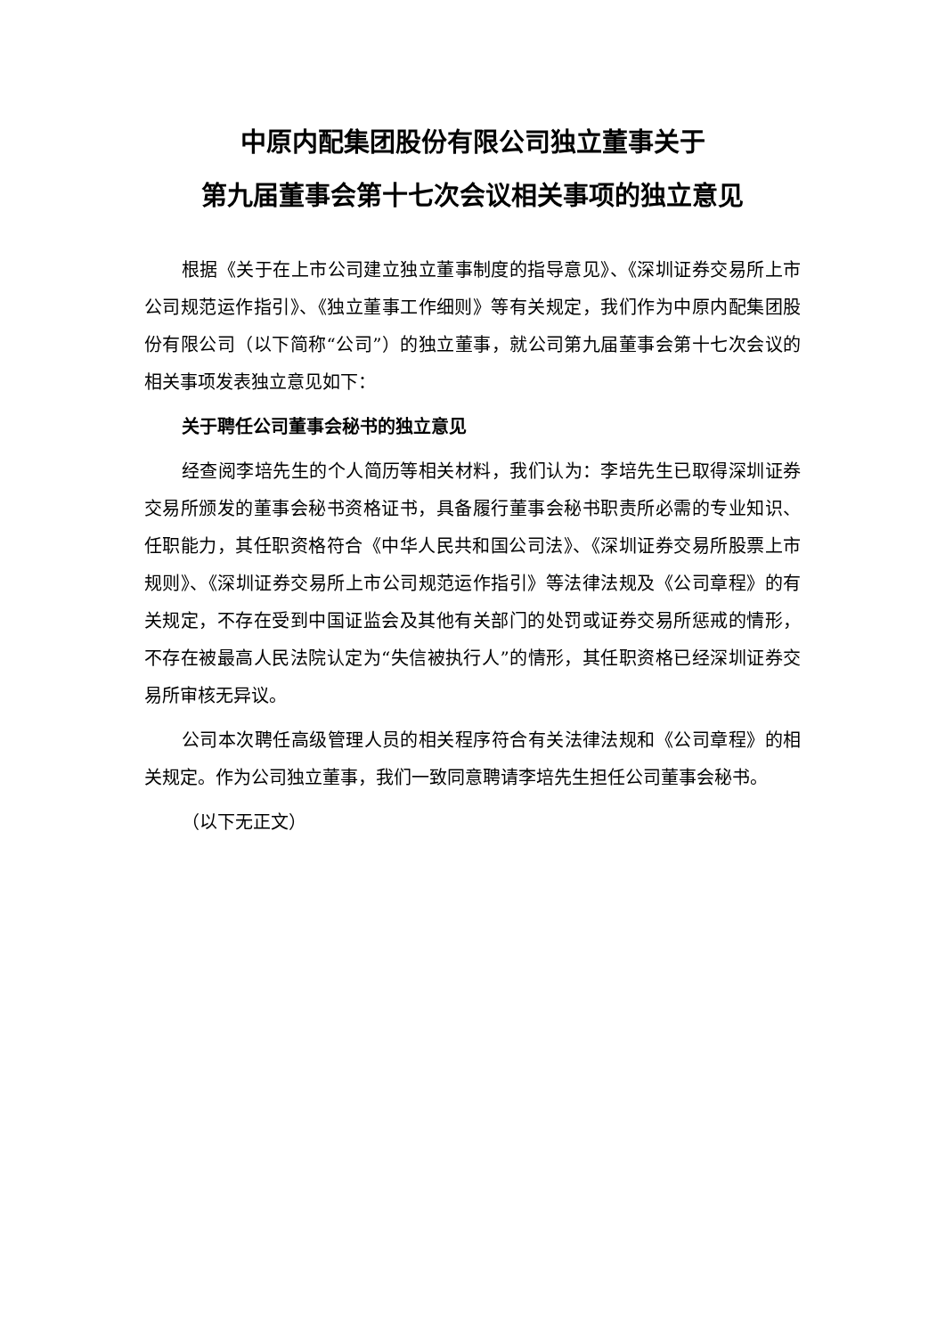中原内配集团股份有限公司独立董事关于
第九届董事会第十七次会议相关事项的独立意见
根据《关于在上市公司建立独立董事制度的指导意见》、《深圳证券交易所上市公司规范运作指引》、《独立董事工作细则》等有关规定，我们作为中原内配集团股份有限公司（以下简称“公司”）的独立董事，就公司第九届董事会第十七次会议的相关事项发表独立意见如下：
关于聘任公司董事会秘书的独立意见
经查阅李培先生的个人简历等相关材料，我们认为：李培先生已取得深圳证券交易所颁发的董事会秘书资格证书，具备履行董事会秘书职责所必需的专业知识、任职能力，其任职资格符合《中华人民共和国公司法》、《深圳证券交易所股票上市规则》、《深圳证券交易所上市公司规范运作指引》等法律法规及《公司章程》的有关规定，不存在受到中国证监会及其他有关部门的处罚或证券交易所惩戒的情形，不存在被最高人民法院认定为“失信被执行人”的情形，其任职资格已经深圳证券交易所审核无异议。
公司本次聘任高级管理人员的相关程序符合有关法律法规和《公司章程》的相关规定。作为公司独立董事，我们一致同意聘请李培先生担任公司董事会秘书。
（以下无正文）